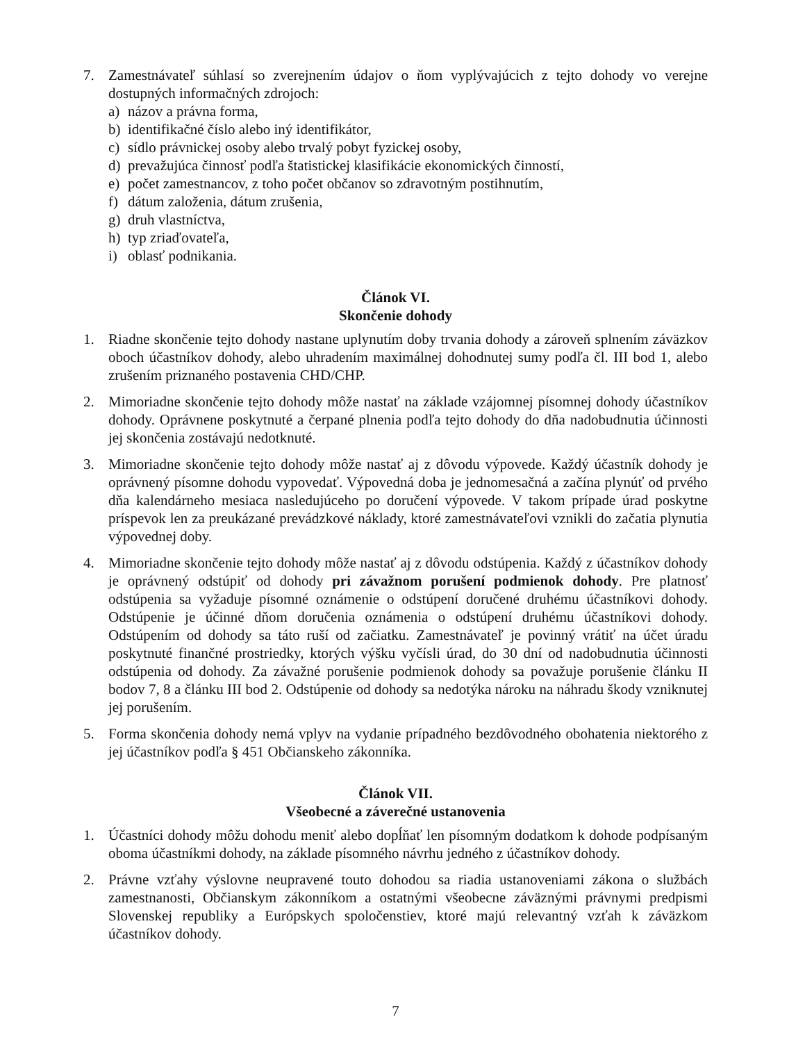7. Zamestnávateľ súhlasí so zverejnením údajov o ňom vyplývajúcich z tejto dohody vo verejne dostupných informačných zdrojoch:
a) názov a právna forma,
b) identifikačné číslo alebo iný identifikátor,
c) sídlo právnickej osoby alebo trvalý pobyt fyzickej osoby,
d) prevažujúca činnosť podľa štatistickej klasifikácie ekonomických činností,
e) počet zamestnancov, z toho počet občanov so zdravotným postihnutím,
f) dátum založenia, dátum zrušenia,
g) druh vlastníctva,
h) typ zriaďovateľa,
i) oblasť podnikania.
Článok VI.
Skončenie dohody
1. Riadne skončenie tejto dohody nastane uplynutím doby trvania dohody a zároveň splnením záväzkov oboch účastníkov dohody, alebo uhradením maximálnej dohodnutej sumy podľa čl. III bod 1, alebo zrušením priznaného postavenia CHD/CHP.
2. Mimoriadne skončenie tejto dohody môže nastať na základe vzájomnej písomnej dohody účastníkov dohody. Oprávnene poskytnuté a čerpané plnenia podľa tejto dohody do dňa nadobudnutia účinnosti jej skončenia zostávajú nedotknuté.
3. Mimoriadne skončenie tejto dohody môže nastať aj z dôvodu výpovede. Každý účastník dohody je oprávnený písomne dohodu vypovedať. Výpovedná doba je jednomesačná a začína plynúť od prvého dňa kalendárneho mesiaca nasledujúceho po doručení výpovede. V takom prípade úrad poskytne príspevok len za preukázané prevádzkové náklady, ktoré zamestnávateľovi vznikli do začatia plynutia výpovednej doby.
4. Mimoriadne skončenie tejto dohody môže nastať aj z dôvodu odstúpenia. Každý z účastníkov dohody je oprávnený odstúpiť od dohody pri závažnom porušení podmienok dohody. Pre platnosť odstúpenia sa vyžaduje písomné oznámenie o odstúpení doručené druhému účastníkovi dohody. Odstúpenie je účinné dňom doručenia oznámenia o odstúpení druhému účastníkovi dohody. Odstúpením od dohody sa táto ruší od začiatku. Zamestnávateľ je povinný vrátiť na účet úradu poskytnuté finančné prostriedky, ktorých výšku vyčísli úrad, do 30 dní od nadobudnutia účinnosti odstúpenia od dohody. Za závažné porušenie podmienok dohody sa považuje porušenie článku II bodov 7, 8 a článku III bod 2. Odstúpenie od dohody sa nedotýka nároku na náhradu škody vzniknutej jej porušením.
5. Forma skončenia dohody nemá vplyv na vydanie prípadného bezdôvodného obohatenia niektorého z jej účastníkov podľa § 451 Občianskeho zákonníka.
Článok VII.
Všeobecné a záverečné ustanovenia
1. Účastníci dohody môžu dohodu meniť alebo dopĺňať len písomným dodatkom k dohode podpísaným oboma účastníkmi dohody, na základe písomného návrhu jedného z účastníkov dohody.
2. Právne vzťahy výslovne neupravené touto dohodou sa riadia ustanoveniami zákona o službách zamestnanosti, Občianskym zákonníkom a ostatnými všeobecne záväznými právnymi predpismi Slovenskej republiky a Európskych spoločenstiev, ktoré majú relevantný vzťah k záväzkom účastníkov dohody.
7